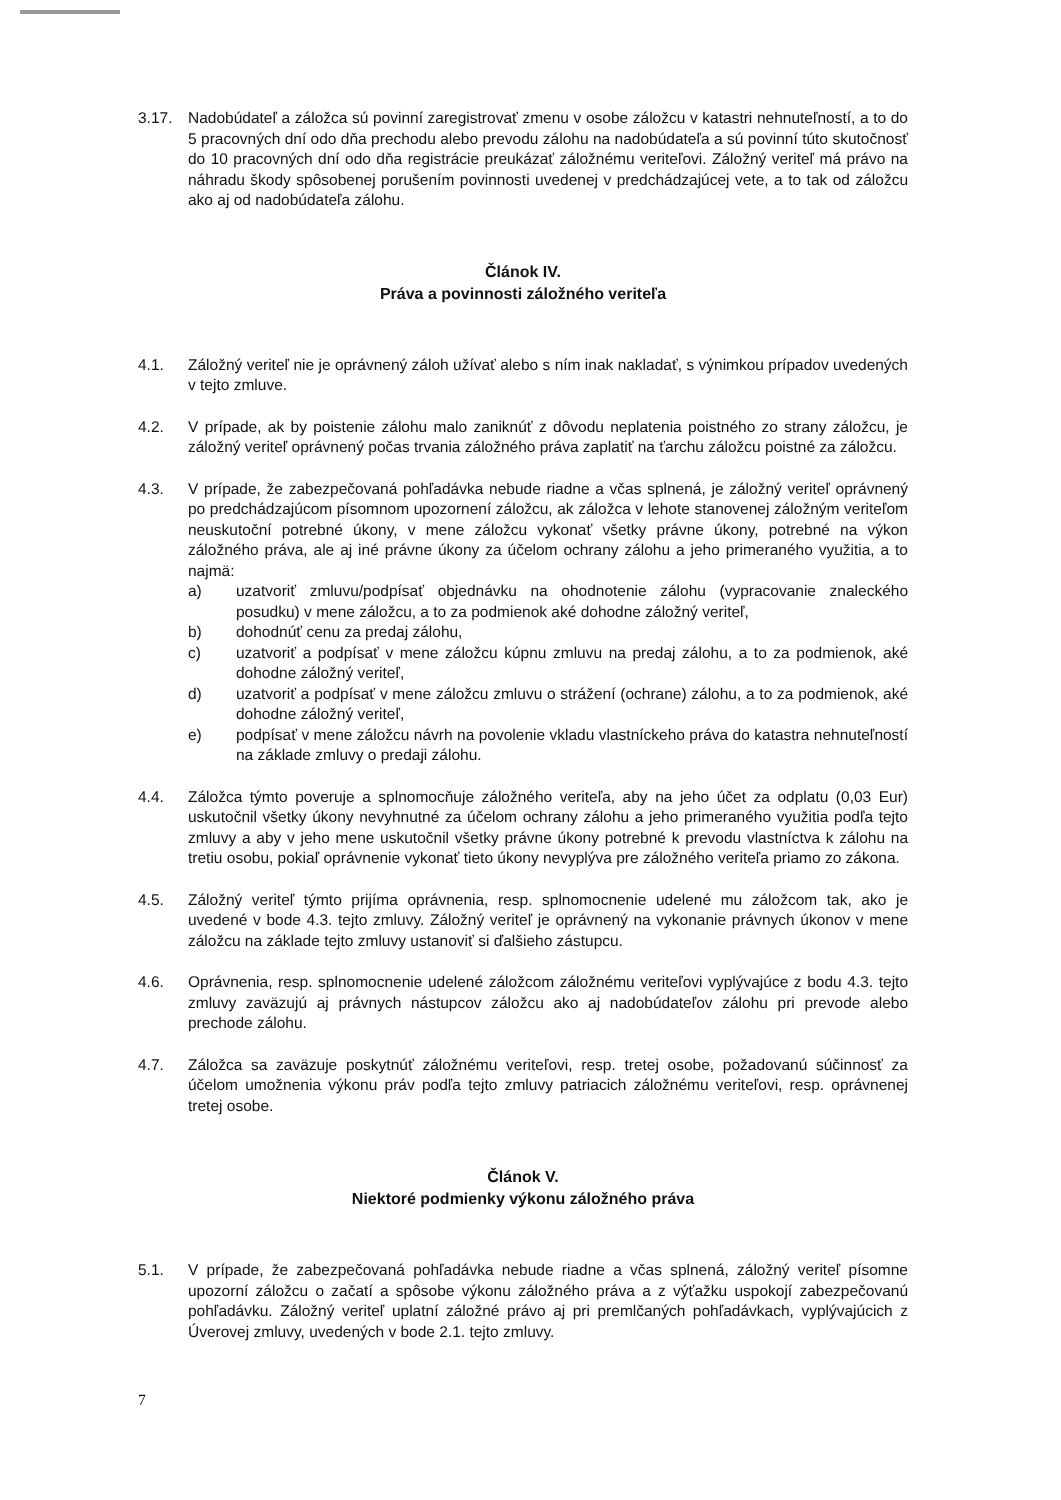3.17. Nadobúdateľ a záložca sú povinní zaregistrovať zmenu v osobe záložcu v katastri nehnuteľností, a to do 5 pracovných dní odo dňa prechodu alebo prevodu zálohu na nadobúdateľa a sú povinní túto skutočnosť do 10 pracovných dní odo dňa registrácie preukázať záložnému veriteľovi. Záložný veriteľ má právo na náhradu škody spôsobenej porušením povinnosti uvedenej v predchádzajúcej vete, a to tak od záložcu ako aj od nadobúdateľa zálohu.
Článok IV.
Práva a povinnosti záložného veriteľa
4.1. Záložný veriteľ nie je oprávnený záloh užívať alebo s ním inak nakladať, s výnimkou prípadov uvedených v tejto zmluve.
4.2. V prípade, ak by poistenie zálohu malo zaniknúť z dôvodu neplatenia poistného zo strany záložcu, je záložný veriteľ oprávnený počas trvania záložného práva zaplatiť na ťarchu záložcu poistné za záložcu.
4.3. V prípade, že zabezpečovaná pohľadávka nebude riadne a včas splnená, je záložný veriteľ oprávnený po predchádzajúcom písomnom upozornení záložcu, ak záložca v lehote stanovenej záložným veriteľom neuskutoční potrebné úkony, v mene záložcu vykonať všetky právne úkony, potrebné na výkon záložného práva, ale aj iné právne úkony za účelom ochrany zálohu a jeho primeraného využitia, a to najmä:
a) uzatvoriť zmluvu/podpísať objednávku na ohodnotenie zálohu (vypracovanie znaleckého posudku) v mene záložcu, a to za podmienok aké dohodne záložný veriteľ,
b) dohodnúť cenu za predaj zálohu,
c) uzatvoriť a podpísať v mene záložcu kúpnu zmluvu na predaj zálohu, a to za podmienok, aké dohodne záložný veriteľ,
d) uzatvoriť a podpísať v mene záložcu zmluvu o strážení (ochrane) zálohu, a to za podmienok, aké dohodne záložný veriteľ,
e) podpísať v mene záložcu návrh na povolenie vkladu vlastníckeho práva do katastra nehnuteľností na základe zmluvy o predaji zálohu.
4.4. Záložca týmto poveruje a splnomocňuje záložného veriteľa, aby na jeho účet za odplatu (0,03 Eur) uskutočnil všetky úkony nevyhnutné za účelom ochrany zálohu a jeho primeraného využitia podľa tejto zmluvy a aby v jeho mene uskutočnil všetky právne úkony potrebné k prevodu vlastníctva k zálohu na tretiu osobu, pokiaľ oprávnenie vykonať tieto úkony nevyplýva pre záložného veriteľa priamo zo zákona.
4.5. Záložný veriteľ týmto prijíma oprávnenia, resp. splnomocnenie udelené mu záložcom tak, ako je uvedené v bode 4.3. tejto zmluvy. Záložný veriteľ je oprávnený na vykonanie právnych úkonov v mene záložcu na základe tejto zmluvy ustanoviť si ďalšieho zástupcu.
4.6. Oprávnenia, resp. splnomocnenie udelené záložcom záložnému veriteľovi vyplývajúce z bodu 4.3. tejto zmluvy zaväzujú aj právnych nástupcov záložcu ako aj nadobúdateľov zálohu pri prevode alebo prechode zálohu.
4.7. Záložca sa zaväzuje poskytnúť záložnému veriteľovi, resp. tretej osobe, požadovanú súčinnosť za účelom umožnenia výkonu práv podľa tejto zmluvy patriacich záložnému veriteľovi, resp. oprávnenej tretej osobe.
Článok V.
Niektoré podmienky výkonu záložného práva
5.1. V prípade, že zabezpečovaná pohľadávka nebude riadne a včas splnená, záložný veriteľ písomne upozorní záložcu o začatí a spôsobe výkonu záložného práva a z výťažku uspokojí zabezpečovanú pohľadávku. Záložný veriteľ uplatní záložné právo aj pri premlčaných pohľadávkach, vyplývajúcich z Úverovej zmluvy, uvedených v bode 2.1. tejto zmluvy.
7